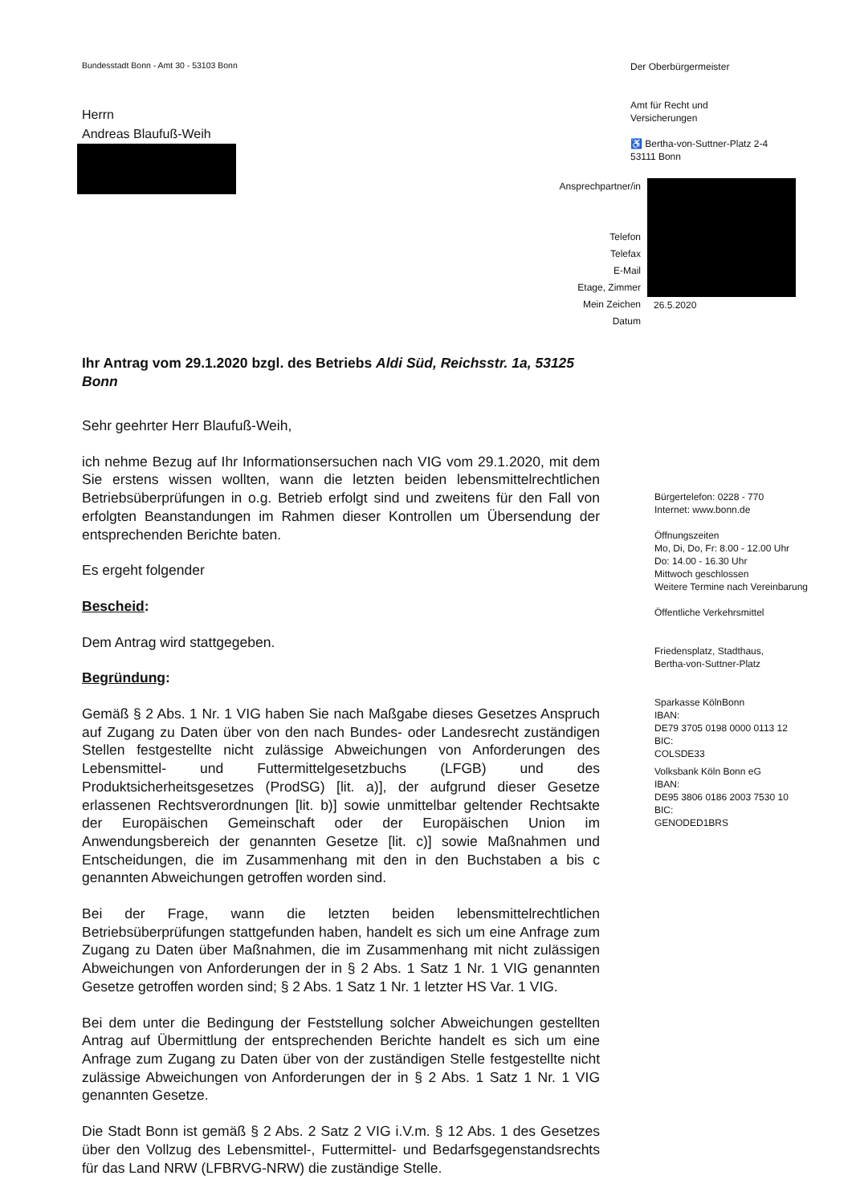Bundesstadt Bonn - Amt 30 - 53103 Bonn
Herrn
Andreas Blaufuß-Weih
Der Oberbürgermeister
Amt für Recht und
Versicherungen
♿ Bertha-von-Suttner-Platz 2-4
53111 Bonn
Ansprechpartner/in
Telefon
Telefax
E-Mail
Etage, Zimmer
Mein Zeichen
Datum
26.5.2020
Ihr Antrag vom 29.1.2020 bzgl. des Betriebs Aldi Süd, Reichsstr. 1a, 53125 Bonn
Sehr geehrter Herr Blaufuß-Weih,
ich nehme Bezug auf Ihr Informationsersuchen nach VIG vom 29.1.2020, mit dem Sie erstens wissen wollten, wann die letzten beiden lebensmittelrechtlichen Betriebsüberprüfungen in o.g. Betrieb erfolgt sind und zweitens für den Fall von erfolgten Beanstandungen im Rahmen dieser Kontrollen um Übersendung der entsprechenden Berichte baten.
Es ergeht folgender
Bescheid:
Dem Antrag wird stattgegeben.
Begründung:
Gemäß § 2 Abs. 1 Nr. 1 VIG haben Sie nach Maßgabe dieses Gesetzes Anspruch auf Zugang zu Daten über von den nach Bundes- oder Landesrecht zuständigen Stellen festgestellte nicht zulässige Abweichungen von Anforderungen des Lebensmittel- und Futtermittelgesetzbuchs (LFGB) und des Produktsicherheitsgesetzes (ProdSG) [lit. a)], der aufgrund dieser Gesetze erlassenen Rechtsverordnungen [lit. b)] sowie unmittelbar geltender Rechtsakte der Europäischen Gemeinschaft oder der Europäischen Union im Anwendungsbereich der genannten Gesetze [lit. c)] sowie Maßnahmen und Entscheidungen, die im Zusammenhang mit den in den Buchstaben a bis c genannten Abweichungen getroffen worden sind.
Bei der Frage, wann die letzten beiden lebensmittelrechtlichen Betriebsüberprüfungen stattgefunden haben, handelt es sich um eine Anfrage zum Zugang zu Daten über Maßnahmen, die im Zusammenhang mit nicht zulässigen Abweichungen von Anforderungen der in § 2 Abs. 1 Satz 1 Nr. 1 VIG genannten Gesetze getroffen worden sind; § 2 Abs. 1 Satz 1 Nr. 1 letzter HS Var. 1 VIG.
Bei dem unter die Bedingung der Feststellung solcher Abweichungen gestellten Antrag auf Übermittlung der entsprechenden Berichte handelt es sich um eine Anfrage zum Zugang zu Daten über von der zuständigen Stelle festgestellte nicht zulässige Abweichungen von Anforderungen der in § 2 Abs. 1 Satz 1 Nr. 1 VIG genannten Gesetze.
Die Stadt Bonn ist gemäß § 2 Abs. 2 Satz 2 VIG i.V.m. § 12 Abs. 1 des Gesetzes über den Vollzug des Lebensmittel-, Futtermittel- und Bedarfsgegenstandsrechts für das Land NRW (LFBRVG-NRW) die zuständige Stelle.
Bürgertelefon: 0228 - 770
Internet: www.bonn.de
Öffnungszeiten
Mo, Di, Do, Fr: 8.00 - 12.00 Uhr
Do: 14.00 - 16.30 Uhr
Mittwoch geschlossen
Weitere Termine nach Vereinbarung
Öffentliche Verkehrsmittel
Friedensplatz, Stadthaus,
Bertha-von-Suttner-Platz
Sparkasse KölnBonn
IBAN:
DE79 3705 0198 0000 0113 12
BIC:
COLSDE33
Volksbank Köln Bonn eG
IBAN:
DE95 3806 0186 2003 7530 10
BIC:
GENODED1BRS